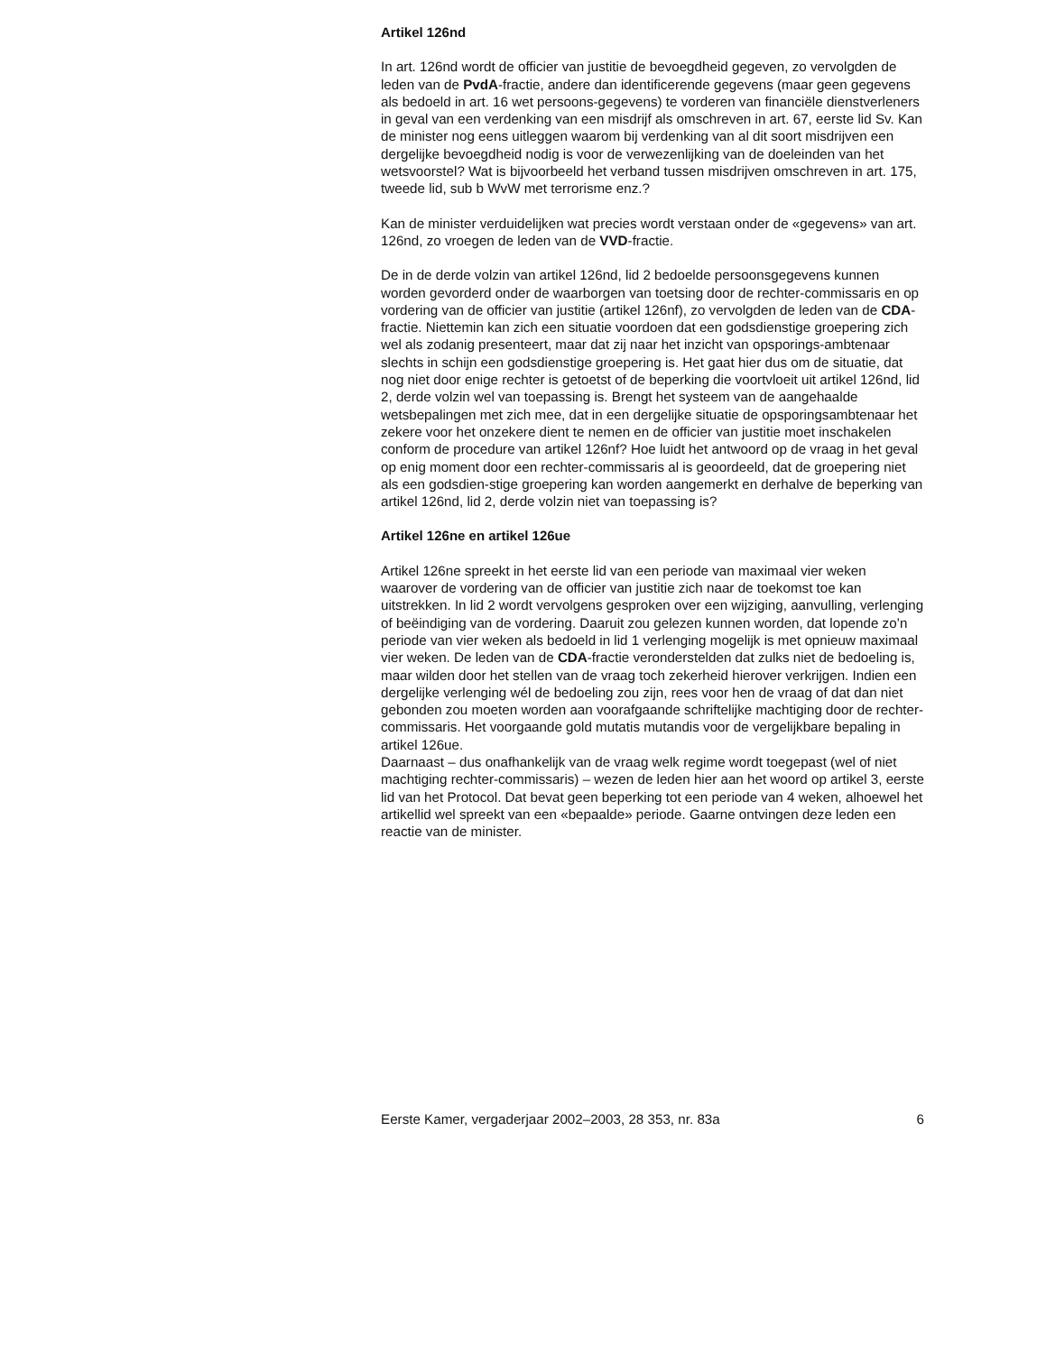Artikel 126nd
In art. 126nd wordt de officier van justitie de bevoegdheid gegeven, zo vervolgden de leden van de PvdA-fractie, andere dan identificerende gegevens (maar geen gegevens als bedoeld in art. 16 wet persoons-gegevens) te vorderen van financiële dienstverleners in geval van een verdenking van een misdrijf als omschreven in art. 67, eerste lid Sv. Kan de minister nog eens uitleggen waarom bij verdenking van al dit soort misdrijven een dergelijke bevoegdheid nodig is voor de verwezenlijking van de doeleinden van het wetsvoorstel? Wat is bijvoorbeeld het verband tussen misdrijven omschreven in art. 175, tweede lid, sub b WvW met terrorisme enz.?
Kan de minister verduidelijken wat precies wordt verstaan onder de «gegevens» van art. 126nd, zo vroegen de leden van de VVD-fractie.
De in de derde volzin van artikel 126nd, lid 2 bedoelde persoonsgegevens kunnen worden gevorderd onder de waarborgen van toetsing door de rechter-commissaris en op vordering van de officier van justitie (artikel 126nf), zo vervolgden de leden van de CDA-fractie. Niettemin kan zich een situatie voordoen dat een godsdienstige groepering zich wel als zodanig presenteert, maar dat zij naar het inzicht van opsporings-ambtenaar slechts in schijn een godsdienstige groepering is. Het gaat hier dus om de situatie, dat nog niet door enige rechter is getoetst of de beperking die voortvloeit uit artikel 126nd, lid 2, derde volzin wel van toepassing is. Brengt het systeem van de aangehaalde wetsbepalingen met zich mee, dat in een dergelijke situatie de opsporingsambtenaar het zekere voor het onzekere dient te nemen en de officier van justitie moet inschakelen conform de procedure van artikel 126nf? Hoe luidt het antwoord op de vraag in het geval op enig moment door een rechter-commissaris al is geoordeeld, dat de groepering niet als een godsdien-stige groepering kan worden aangemerkt en derhalve de beperking van artikel 126nd, lid 2, derde volzin niet van toepassing is?
Artikel 126ne en artikel 126ue
Artikel 126ne spreekt in het eerste lid van een periode van maximaal vier weken waarover de vordering van de officier van justitie zich naar de toekomst toe kan uitstrekken. In lid 2 wordt vervolgens gesproken over een wijziging, aanvulling, verlenging of beëindiging van de vordering. Daaruit zou gelezen kunnen worden, dat lopende zo’n periode van vier weken als bedoeld in lid 1 verlenging mogelijk is met opnieuw maximaal vier weken. De leden van de CDA-fractie veronderstelden dat zulks niet de bedoeling is, maar wilden door het stellen van de vraag toch zekerheid hierover verkrijgen. Indien een dergelijke verlenging wél de bedoeling zou zijn, rees voor hen de vraag of dat dan niet gebonden zou moeten worden aan voorafgaande schriftelijke machtiging door de rechter-commissaris. Het voorgaande gold mutatis mutandis voor de vergelijkbare bepaling in artikel 126ue.
Daarnaast – dus onafhankelijk van de vraag welk regime wordt toegepast (wel of niet machtiging rechter-commissaris) – wezen de leden hier aan het woord op artikel 3, eerste lid van het Protocol. Dat bevat geen beperking tot een periode van 4 weken, alhoewel het artikellid wel spreekt van een «bepaalde» periode. Gaarne ontvingen deze leden een reactie van de minister.
Eerste Kamer, vergaderjaar 2002–2003, 28 353, nr. 83a 6